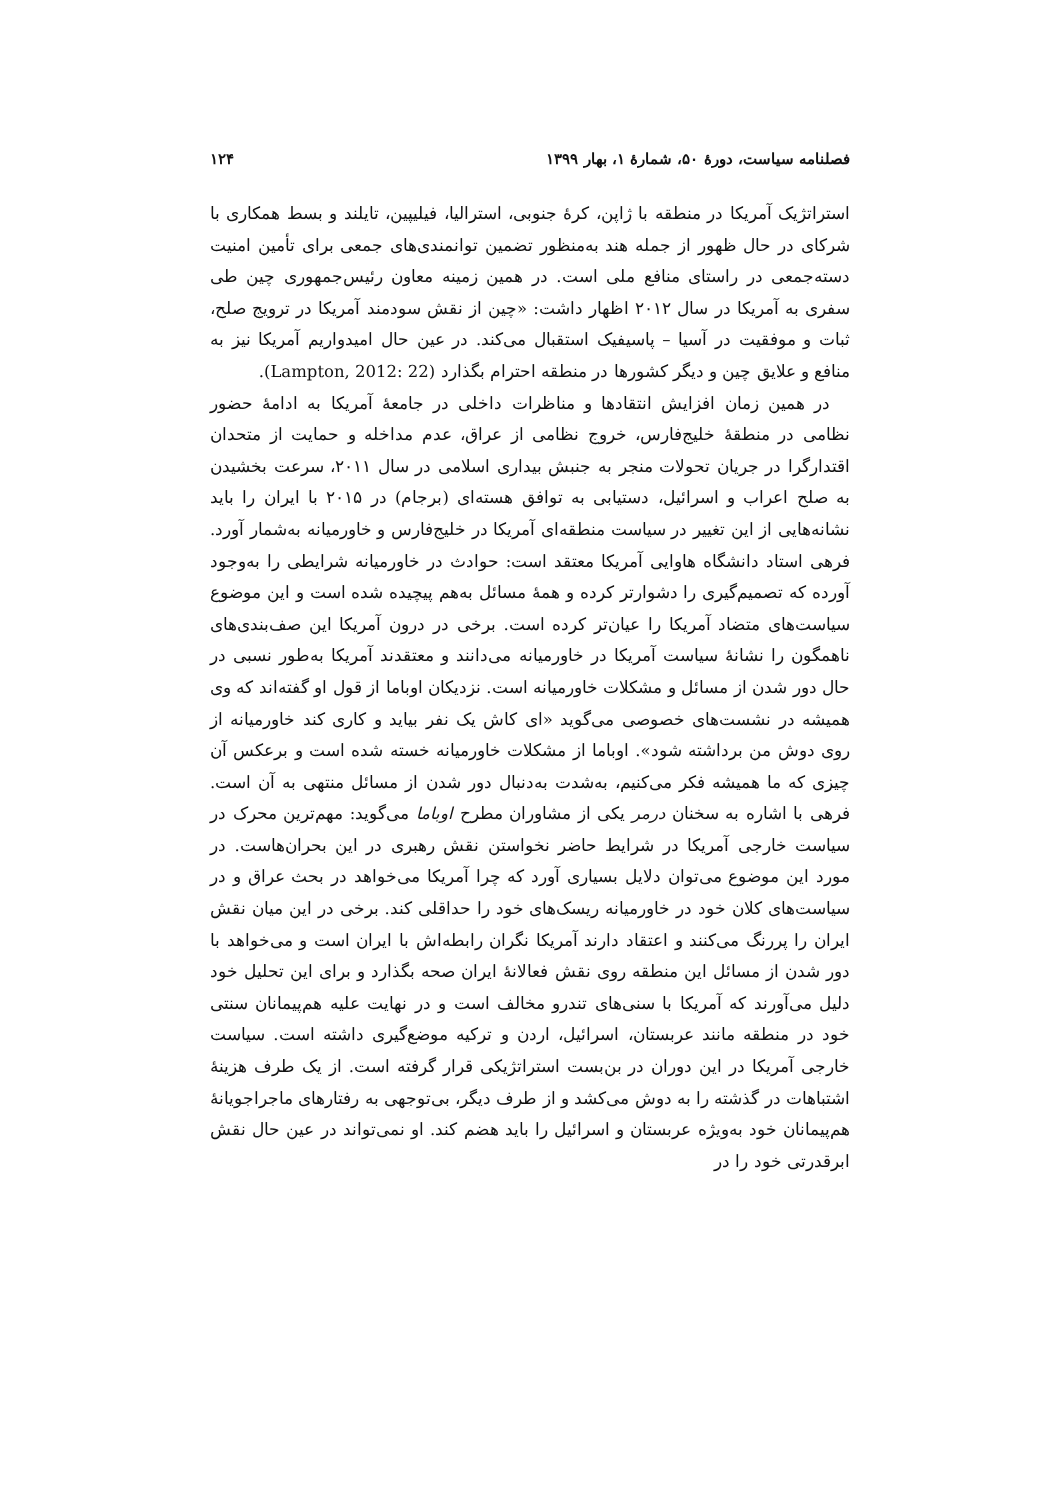فصلنامه سیاست، دورهٔ ۵۰، شمارهٔ ۱، بهار ۱۳۹۹ ۱۲۴
استراتژیک آمریکا در منطقه با ژاپن، کرهٔ جنوبی، استرالیا، فیلیپین، تایلند و بسط همکاری با شرکای در حال ظهور از جمله هند به‌منظور تضمین توانمندی‌های جمعی برای تأمین امنیت دسته‌جمعی در راستای منافع ملی است. در همین زمینه معاون رئیس‌جمهوری چین طی سفری به آمریکا در سال ۲۰۱۲ اظهار داشت: «چین از نقش سودمند آمریکا در ترویج صلح، ثبات و موفقیت در آسیا – پاسیفیک استقبال می‌کند. در عین حال امیدواریم آمریکا نیز به منافع و علایق چین و دیگر کشورها در منطقه احترام بگذارد (Lampton, 2012: 22).
در همین زمان افزایش انتقادها و مناظرات داخلی در جامعهٔ آمریکا به ادامهٔ حضور نظامی در منطقهٔ خلیج‌فارس، خروج نظامی از عراق، عدم مداخله و حمایت از متحدان اقتدارگرا در جریان تحولات منجر به جنبش بیداری اسلامی در سال ۲۰۱۱، سرعت بخشیدن به صلح اعراب و اسرائیل، دستیابی به توافق هسته‌ای (برجام) در ۲۰۱۵ با ایران را باید نشانه‌هایی از این تغییر در سیاست منطقه‌ای آمریکا در خلیج‌فارس و خاورمیانه به‌شمار آورد. فرهی استاد دانشگاه هاوایی آمریکا معتقد است: حوادث در خاورمیانه شرایطی را به‌وجود آورده که تصمیم‌گیری را دشوارتر کرده و همهٔ مسائل به‌هم پیچیده شده است و این موضوع سیاست‌های متضاد آمریکا را عیان‌تر کرده است. برخی در درون آمریکا این صف‌بندی‌های ناهمگون را نشانهٔ سیاست آمریکا در خاورمیانه می‌دانند و معتقدند آمریکا به‌طور نسبی در حال دور شدن از مسائل و مشکلات خاورمیانه است. نزدیکان اوباما از قول او گفته‌اند که وی همیشه در نشست‌های خصوصی می‌گوید «ای کاش یک نفر بیاید و کاری کند خاورمیانه از روی دوش من برداشته شود». اوباما از مشکلات خاورمیانه خسته شده است و برعکس آن چیزی که ما همیشه فکر می‌کنیم، به‌شدت به‌دنبال دور شدن از مسائل منتهی به آن است. فرهی با اشاره به سخنان درمر یکی از مشاوران مطرح اوباما می‌گوید: مهم‌ترین محرک در سیاست خارجی آمریکا در شرایط حاضر نخواستن نقش رهبری در این بحران‌هاست. در مورد این موضوع می‌توان دلایل بسیاری آورد که چرا آمریکا می‌خواهد در بحث عراق و در سیاست‌های کلان خود در خاورمیانه ریسک‌های خود را حداقلی کند. برخی در این میان نقش ایران را پررنگ می‌کنند و اعتقاد دارند آمریکا نگران رابطه‌اش با ایران است و می‌خواهد با دور شدن از مسائل این منطقه روی نقش فعالانهٔ ایران صحه بگذارد و برای این تحلیل خود دلیل می‌آورند که آمریکا با سنی‌های تندرو مخالف است و در نهایت علیه هم‌پیمانان سنتی خود در منطقه مانند عربستان، اسرائیل، اردن و ترکیه موضع‌گیری داشته است. سیاست خارجی آمریکا در این دوران در بن‌بست استراتژیکی قرار گرفته است. از یک طرف هزینهٔ اشتباهات در گذشته را به دوش می‌کشد و از طرف دیگر، بی‌توجهی به رفتارهای ماجراجویانهٔ هم‌پیمانان خود به‌ویژه عربستان و اسرائیل را باید هضم کند. او نمی‌تواند در عین حال نقش ابرقدرتی خود را در